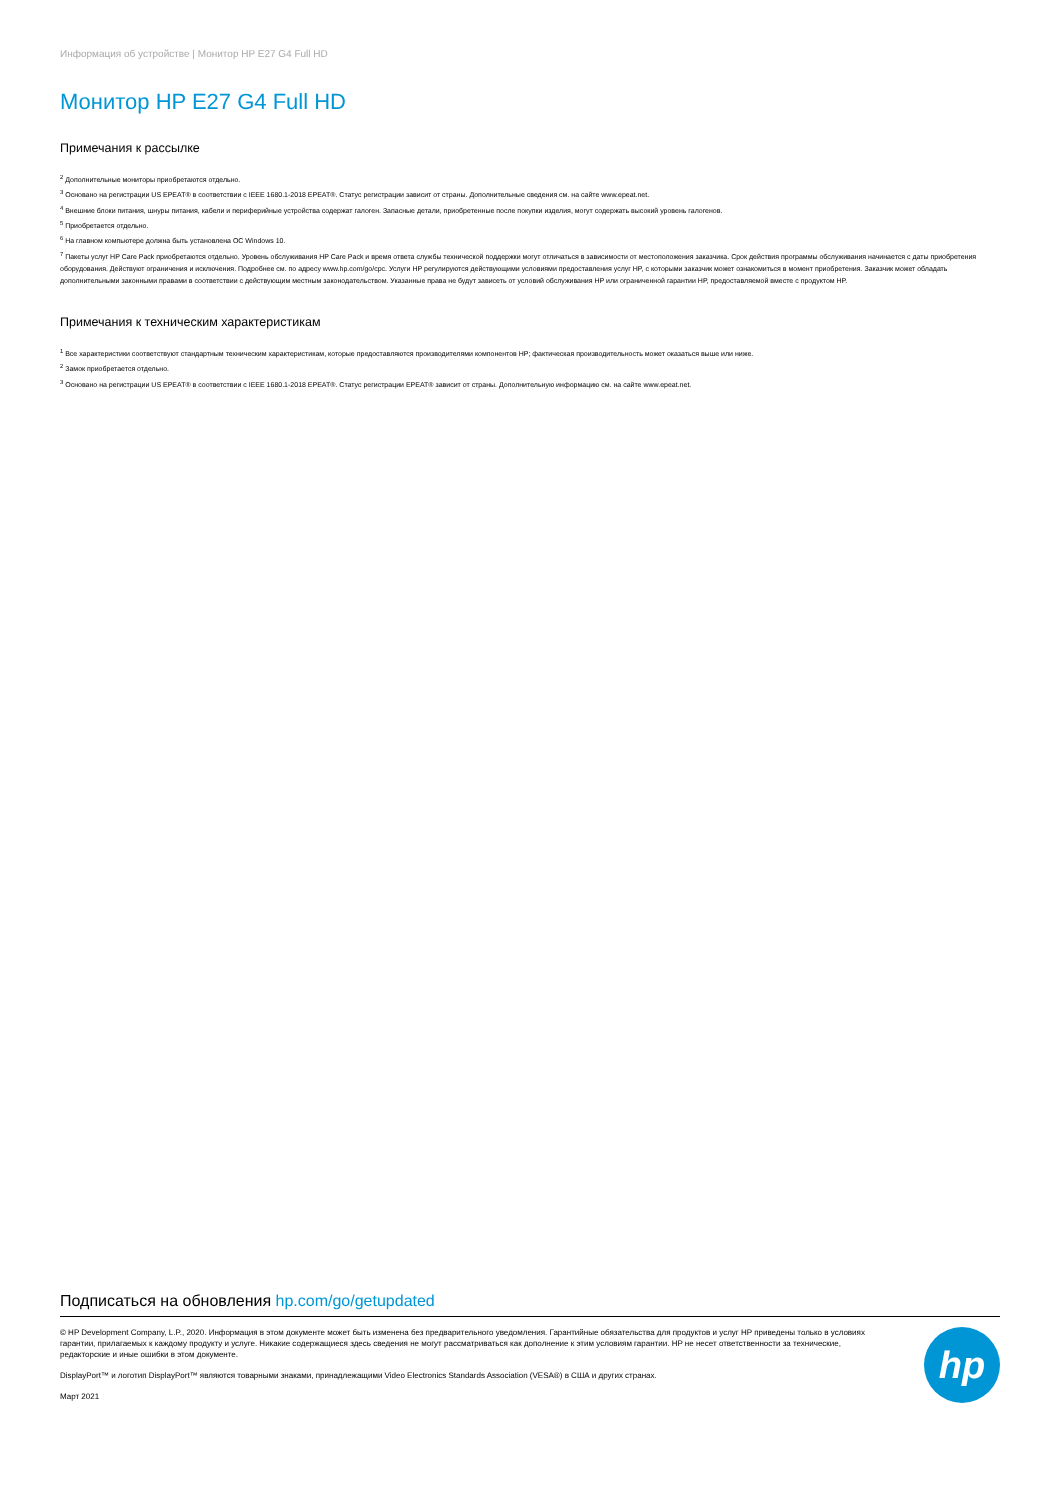Информация об устройстве | Монитор HP E27 G4 Full HD
Монитор HP E27 G4 Full HD
Примечания к рассылке
<sup>2</sup> Дополнительные мониторы приобретаются отдельно.
<sup>3</sup> Основано на регистрации US EPEAT® в соответствии с IEEE 1680.1-2018 EPEAT®. Статус регистрации зависит от страны. Дополнительные сведения см. на сайте www.epeat.net.
<sup>4</sup> Внешние блоки питания, шнуры питания, кабели и периферийные устройства содержат галоген. Запасные детали, приобретенные после покупки изделия, могут содержать высокий уровень галогенов.
<sup>5</sup> Приобретается отдельно.
<sup>6</sup> На главном компьютере должна быть установлена ОС Windows 10.
<sup>7</sup> Пакеты услуг HP Care Pack приобретаются отдельно. Уровень обслуживания HP Care Pack и время ответа службы технической поддержки могут отличаться в зависимости от местоположения заказчика. Срок действия программы обслуживания начинается с даты приобретения оборудования. Действуют ограничения и исключения. Подробнее см. по адресу www.hp.com/go/cpc. Услуги HP регулируются действующими условиями предоставления услуг HP, с которыми заказчик может ознакомиться в момент приобретения. Заказчик может обладать дополнительными законными правами в соответствии с действующим местным законодательством. Указанные права не будут зависеть от условий обслуживания HP или ограниченной гарантии HP, предоставляемой вместе с продуктом HP.
Примечания к техническим характеристикам
<sup>1</sup> Все характеристики соответствуют стандартным техническим характеристикам, которые предоставляются производителями компонентов HP; фактическая производительность может оказаться выше или ниже.
<sup>2</sup> Замок приобретается отдельно.
<sup>3</sup> Основано на регистрации US EPEAT® в соответствии с IEEE 1680.1-2018 EPEAT®. Статус регистрации EPEAT® зависит от страны. Дополнительную информацию см. на сайте www.epeat.net.
Подписаться на обновления hp.com/go/getupdated
© HP Development Company, L.P., 2020. Информация в этом документе может быть изменена без предварительного уведомления. Гарантийные обязательства для продуктов и услуг HP приведены только в условиях гарантии, прилагаемых к каждому продукту и услуге. Никакие содержащиеся здесь сведения не могут рассматриваться как дополнение к этим условиям гарантии. HP не несет ответственности за технические, редакторские и иные ошибки в этом документе.
DisplayPort™ и логотип DisplayPort™ являются товарными знаками, принадлежащими Video Electronics Standards Association (VESA®) в США и других странах.
Март 2021
hp